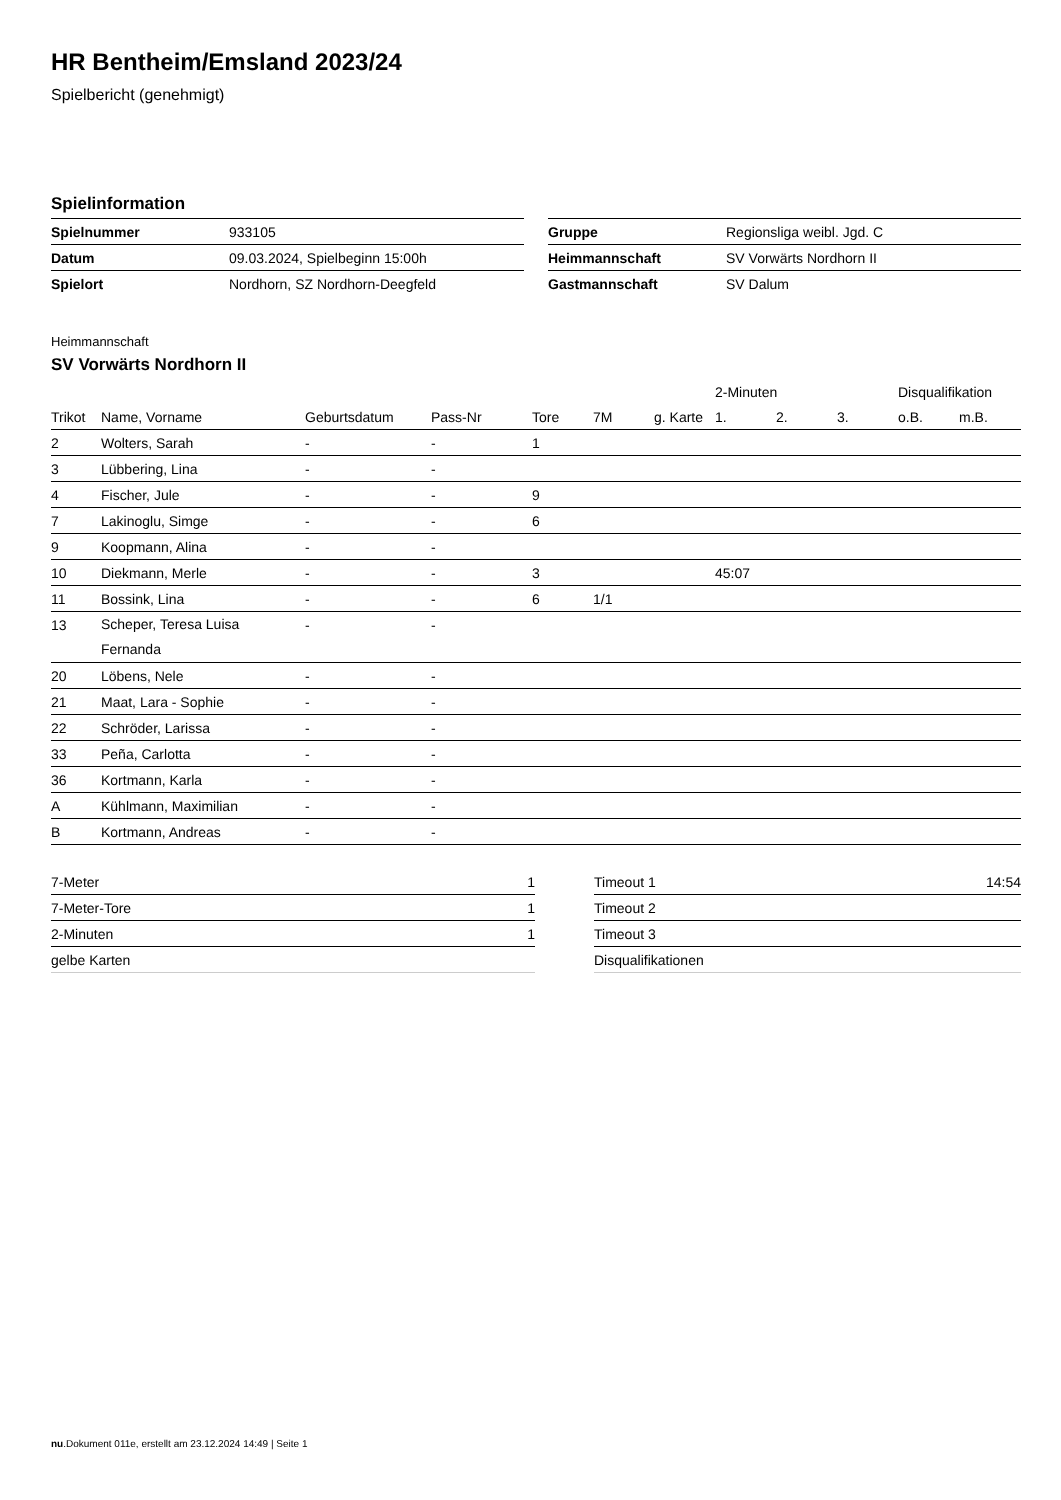HR Bentheim/Emsland 2023/24
Spielbericht (genehmigt)
Spielinformation
| Spielnummer | 933105 |
| Datum | 09.03.2024, Spielbeginn 15:00h |
| Spielort | Nordhorn, SZ Nordhorn-Deegfeld |
| Gruppe | Regionsliga weibl. Jgd. C |
| Heimmannschaft | SV Vorwärts Nordhorn II |
| Gastmannschaft | SV Dalum |
Heimmannschaft
SV Vorwärts Nordhorn II
| | | | | | | | 2-Minuten | | | Disqualifikation | |
| --- | --- | --- | --- | --- | --- | --- | --- | --- | --- | --- | --- |
| Trikot | Name, Vorname | Geburtsdatum | Pass-Nr | Tore | 7M | g. Karte | 1. | 2. | 3. | o.B. | m.B. |
| 2 | Wolters, Sarah | - | - | 1 | | | | | | | |
| 3 | Lübbering, Lina | - | - | | | | | | | | |
| 4 | Fischer, Jule | - | - | 9 | | | | | | | |
| 7 | Lakinoglu, Simge | - | - | 6 | | | | | | | |
| 9 | Koopmann, Alina | - | - | | | | | | | | |
| 10 | Diekmann, Merle | - | - | 3 | | | 45:07 | | | | |
| 11 | Bossink, Lina | - | - | 6 | 1/1 | | | | | | |
| 13 | Scheper, Teresa Luisa Fernanda | - | - | | | | | | | | |
| 20 | Löbens, Nele | - | - | | | | | | | | |
| 21 | Maat, Lara - Sophie | - | - | | | | | | | | |
| 22 | Schröder, Larissa | - | - | | | | | | | | |
| 33 | Peña, Carlotta | - | - | | | | | | | | |
| 36 | Kortmann, Karla | - | - | | | | | | | | |
| A | Kühlmann, Maximilian | - | - | | | | | | | | |
| B | Kortmann, Andreas | - | - | | | | | | | | |
| 7-Meter | 1 |
| 7-Meter-Tore | 1 |
| 2-Minuten | 1 |
| gelbe Karten | |
| Timeout 1 | 14:54 |
| Timeout 2 | |
| Timeout 3 | |
| Disqualifikationen | |
nu.Dokument 011e, erstellt am 23.12.2024 14:49 | Seite 1